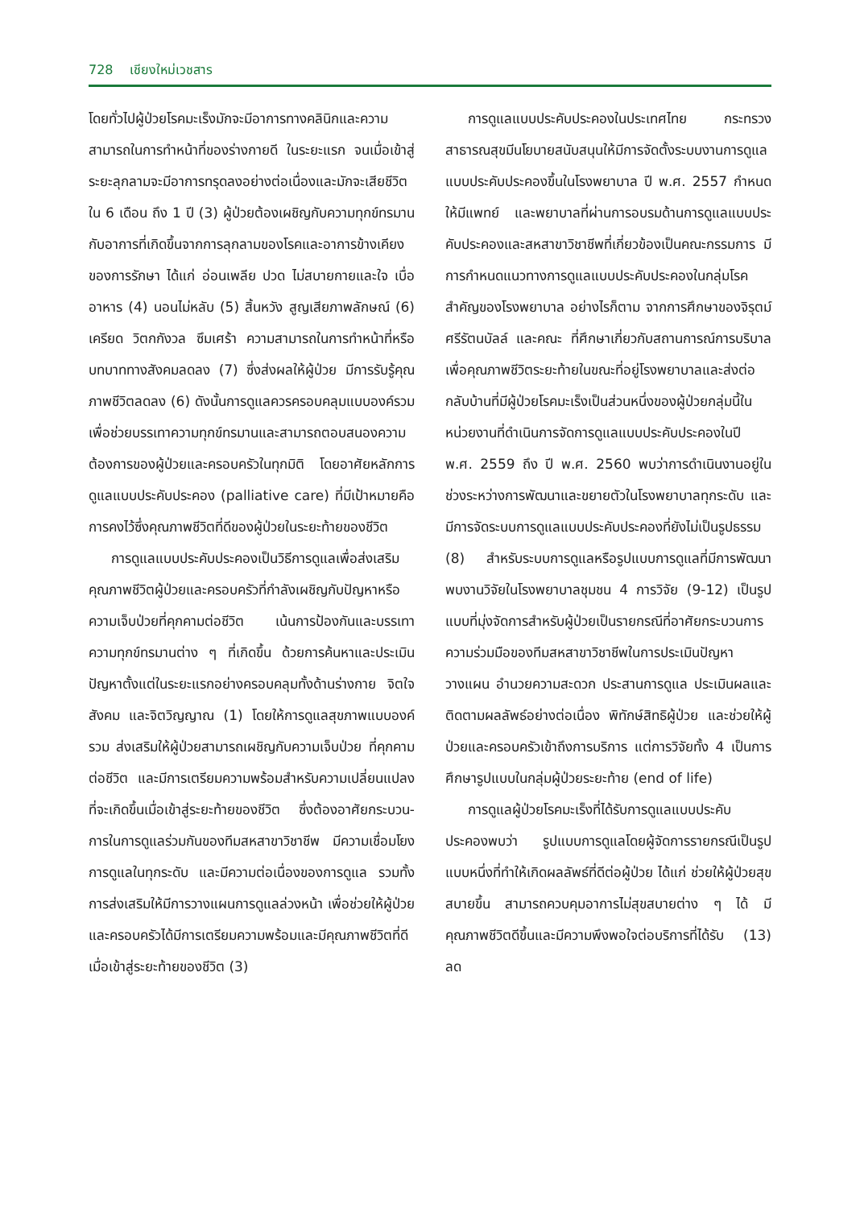728 เชียงใหม่เวชสาร
โดยทั่วไปผู้ป่วยโรคมะเร็งมักจะมีอาการทางคลินิกและความสามารถในการทำหน้าที่ของร่างกายดี ในระยะแรก จนเมื่อเข้าสู่ระยะลุกลามจะมีอาการทรุดลงอย่างต่อเนื่องและมักจะเสียชีวิตใน 6 เดือน ถึง 1 ปี (3) ผู้ป่วยต้องเผชิญกับความทุกข์ทรมานกับอาการที่เกิดขึ้นจากการลุกลามของโรคและอาการข้างเคียงของการรักษา ได้แก่ อ่อนเพลีย ปวด ไม่สบายกายและใจ เบื่ออาหาร (4) นอนไม่หลับ (5) สิ้นหวัง สูญเสียภาพลักษณ์ (6) เครียด วิตกกังวล ซึมเศร้า ความสามารถในการทำหน้าที่หรือบทบาททางสังคมลดลง (7) ซึ่งส่งผลให้ผู้ป่วย มีการรับรู้คุณภาพชีวิตลดลง (6) ดังนั้นการดูแลควรครอบคลุมแบบองค์รวม เพื่อช่วยบรรเทาความทุกข์ทรมานและสามารถตอบสนองความต้องการของผู้ป่วยและครอบครัวในทุกมิติ โดยอาศัยหลักการดูแลแบบประคับประคอง (palliative care) ที่มีเป้าหมายคือการคงไว้ซึ่งคุณภาพชีวิตที่ดีของผู้ป่วยในระยะท้ายของชีวิต
การดูแลแบบประคับประคองเป็นวิธีการดูแลเพื่อส่งเสริมคุณภาพชีวิตผู้ป่วยและครอบครัวที่กำลังเผชิญกับปัญหาหรือความเจ็บป่วยที่คุกคามต่อชีวิต เน้นการป้องกันและบรรเทาความทุกข์ทรมานต่าง ๆ ที่เกิดขึ้น ด้วยการค้นหาและประเมินปัญหาตั้งแต่ในระยะแรกอย่างครอบคลุมทั้งด้านร่างกาย จิตใจ สังคม และจิตวิญญาณ (1) โดยให้การดูแลสุขภาพแบบองค์รวม ส่งเสริมให้ผู้ป่วยสามารถเผชิญกับความเจ็บป่วย ที่คุกคามต่อชีวิต และมีการเตรียมความพร้อมสำหรับความเปลี่ยนแปลงที่จะเกิดขึ้นเมื่อเข้าสู่ระยะท้ายของชีวิต ซึ่งต้องอาศัยกระบวน-การในการดูแลร่วมกันของทีมสหสาขาวิชาชีพ มีความเชื่อมโยงการดูแลในทุกระดับ และมีความต่อเนื่องของการดูแล รวมทั้งการส่งเสริมให้มีการวางแผนการดูแลล่วงหน้า เพื่อช่วยให้ผู้ป่วย และครอบครัวได้มีการเตรียมความพร้อมและมีคุณภาพชีวิตที่ดีเมื่อเข้าสู่ระยะท้ายของชีวิต (3)
การดูแลแบบประคับประคองในประเทศไทย กระทรวงสาธารณสุขมีนโยบายสนับสนุนให้มีการจัดตั้งระบบงานการดูแลแบบประคับประคองขึ้นในโรงพยาบาล ปี พ.ศ. 2557 กำหนดให้มีแพทย์ และพยาบาลที่ผ่านการอบรมด้านการดูแลแบบประคับประคองและสหสาขาวิชาชีพที่เกี่ยวข้องเป็นคณะกรรมการ มีการกำหนดแนวทางการดูแลแบบประคับประคองในกลุ่มโรคสำคัญของโรงพยาบาล อย่างไรก็ตาม จากการศึกษาของจิรุตม์ ศรีรัตนบัลล์ และคณะ ที่ศึกษาเกี่ยวกับสถานการณ์การบริบาลเพื่อคุณภาพชีวิตระยะท้ายในขณะที่อยู่โรงพยาบาลและส่งต่อกลับบ้านที่มีผู้ป่วยโรคมะเร็งเป็นส่วนหนึ่งของผู้ป่วยกลุ่มนี้ในหน่วยงานที่ดำเนินการจัดการดูแลแบบประคับประคองในปี พ.ศ. 2559 ถึง ปี พ.ศ. 2560 พบว่าการดำเนินงานอยู่ในช่วงระหว่างการพัฒนาและขยายตัวในโรงพยาบาลทุกระดับ และมีการจัดระบบการดูแลแบบประคับประคองที่ยังไม่เป็นรูปธรรม (8) สำหรับระบบการดูแลหรือรูปแบบการดูแลที่มีการพัฒนาพบงานวิจัยในโรงพยาบาลชุมชน 4 การวิจัย (9-12) เป็นรูปแบบที่มุ่งจัดการสำหรับผู้ป่วยเป็นรายกรณีที่อาศัยกระบวนการความร่วมมือของทีมสหสาขาวิชาชีพในการประเมินปัญหา วางแผน อำนวยความสะดวก ประสานการดูแล ประเมินผลและติดตามผลลัพธ์อย่างต่อเนื่อง พิทักษ์สิทธิผู้ป่วย และช่วยให้ผู้ป่วยและครอบครัวเข้าถึงการบริการ แต่การวิจัยทั้ง 4 เป็นการศึกษารูปแบบในกลุ่มผู้ป่วยระยะท้าย (end of life)
การดูแลผู้ป่วยโรคมะเร็งที่ได้รับการดูแลแบบประคับประคองพบว่า รูปแบบการดูแลโดยผู้จัดการรายกรณีเป็นรูปแบบหนึ่งที่ทำให้เกิดผลลัพธ์ที่ดีต่อผู้ป่วย ได้แก่ ช่วยให้ผู้ป่วยสุขสบายขึ้น สามารถควบคุมอาการไม่สุขสบายต่าง ๆ ได้ มีคุณภาพชีวิตดีขึ้นและมีความพึงพอใจต่อบริการที่ได้รับ (13) ลด